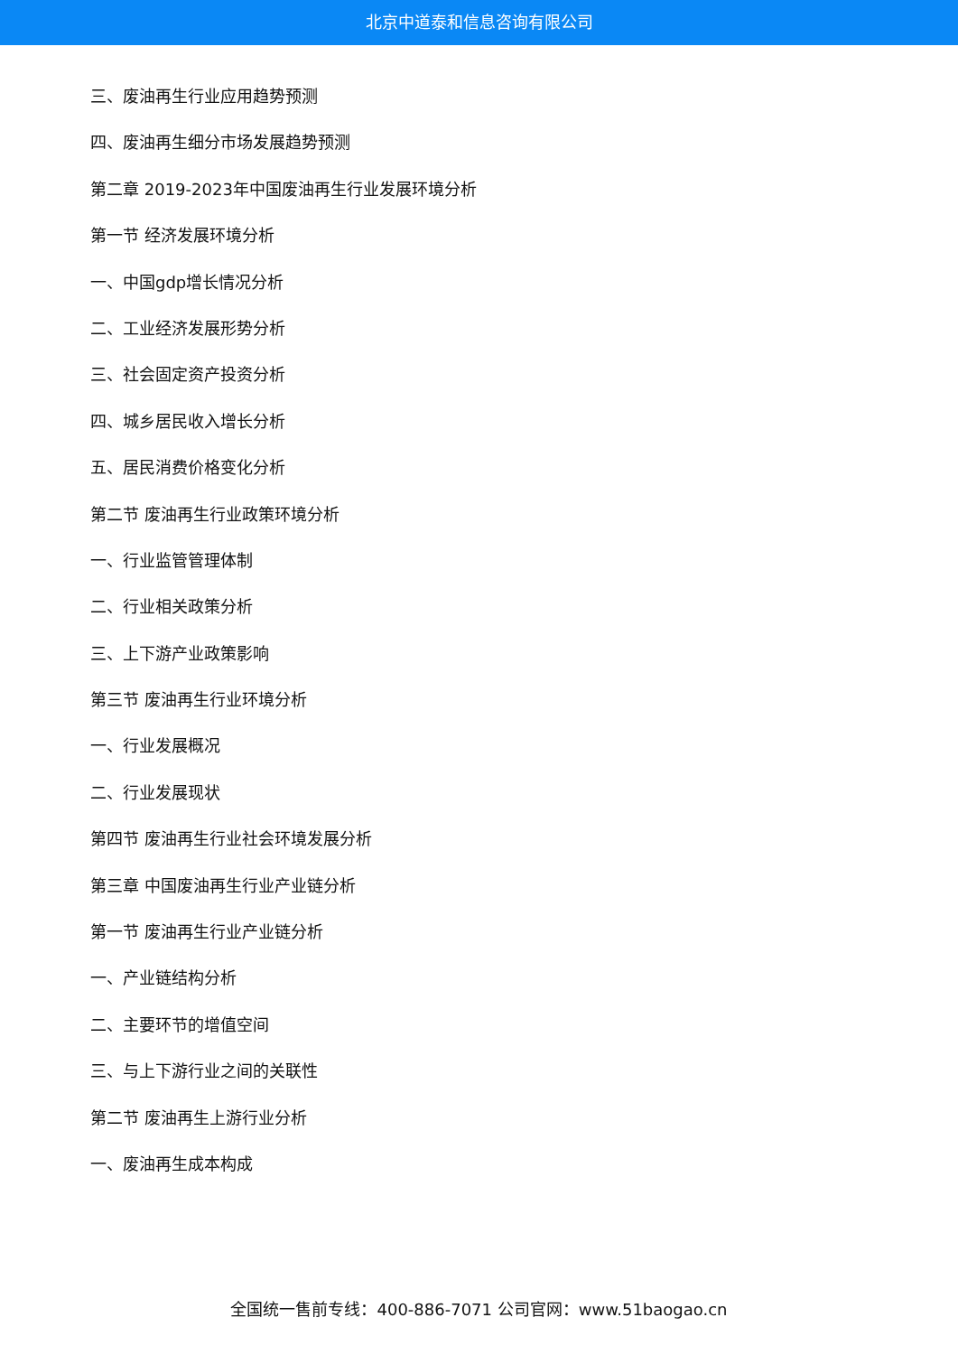北京中道泰和信息咨询有限公司
三、废油再生行业应用趋势预测
四、废油再生细分市场发展趋势预测
第二章 2019-2023年中国废油再生行业发展环境分析
第一节 经济发展环境分析
一、中国gdp增长情况分析
二、工业经济发展形势分析
三、社会固定资产投资分析
四、城乡居民收入增长分析
五、居民消费价格变化分析
第二节 废油再生行业政策环境分析
一、行业监管管理体制
二、行业相关政策分析
三、上下游产业政策影响
第三节 废油再生行业环境分析
一、行业发展概况
二、行业发展现状
第四节 废油再生行业社会环境发展分析
第三章 中国废油再生行业产业链分析
第一节 废油再生行业产业链分析
一、产业链结构分析
二、主要环节的增值空间
三、与上下游行业之间的关联性
第二节 废油再生上游行业分析
一、废油再生成本构成
全国统一售前专线：400-886-7071 公司官网：www.51baogao.cn